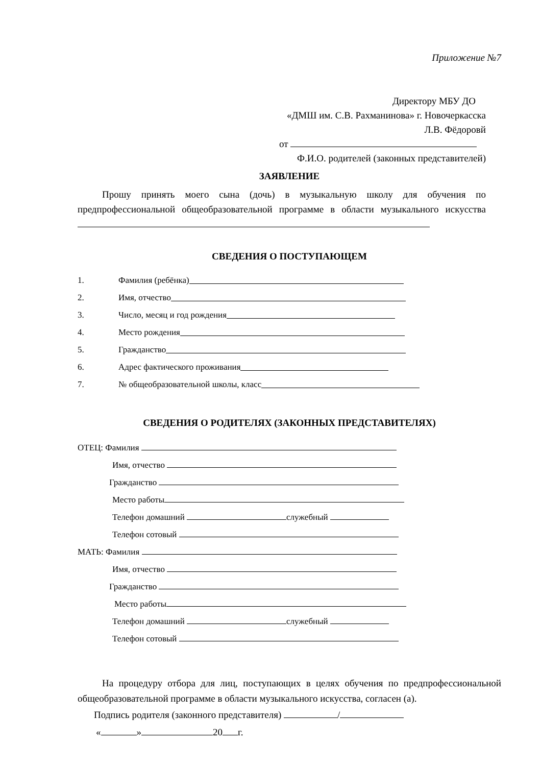Приложение №7
Директору МБУ ДО
«ДМШ им. С.В. Рахманинова» г. Новочеркасска
Л.В. Фёдоровй
от
Ф.И.О. родителей (законных представителей)
ЗАЯВЛЕНИЕ
Прошу принять моего сына (дочь) в музыкальную школу для обучения по предпрофессиональной общеобразовательной программе в области музыкального искусства
СВЕДЕНИЯ О ПОСТУПАЮЩЕМ
1. Фамилия (ребёнка)
2. Имя, отчество
3. Число, месяц и год рождения
4. Место рождения
5. Гражданство
6. Адрес фактического проживания
7. № общеобразовательной школы, класс
СВЕДЕНИЯ О РОДИТЕЛЯХ (ЗАКОННЫХ ПРЕДСТАВИТЕЛЯХ)
ОТЕЦ: Фамилия
Имя, отчество
Гражданство
Место работы
Телефон домашний служебный
Телефон сотовый
МАТЬ: Фамилия
Имя, отчество
Гражданство
Место работы
Телефон домашний служебный
Телефон сотовый
На процедуру отбора для лиц, поступающих в целях обучения по предпрофессиональной общеобразовательной программе в области музыкального искусства, согласен (а).
Подпись родителя (законного представителя) /
« » 20 г.